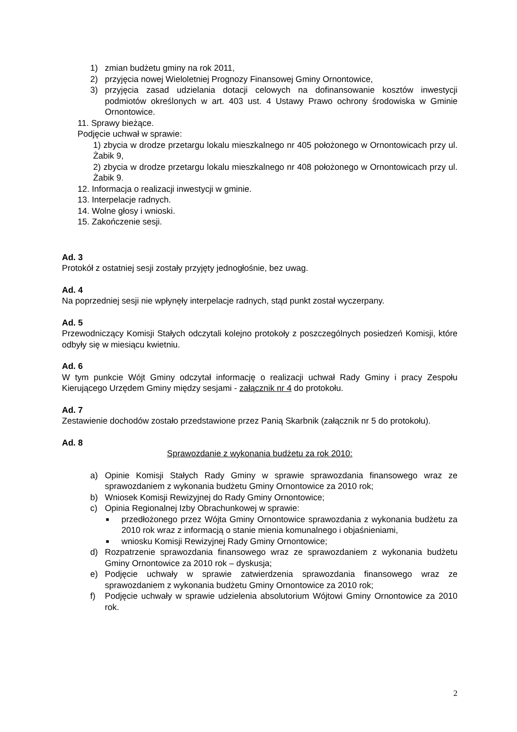1) zmian budżetu gminy na rok 2011,
2) przyjęcia nowej Wieloletniej Prognozy Finansowej Gminy Ornontowice,
3) przyjęcia zasad udzielania dotacji celowych na dofinansowanie kosztów inwestycji podmiotów określonych w art. 403 ust. 4 Ustawy Prawo ochrony środowiska w Gminie Ornontowice.
11. Sprawy bieżące.
Podjęcie uchwał w sprawie:
1) zbycia w drodze przetargu lokalu mieszkalnego nr 405 położonego w Ornontowicach przy ul. Żabik 9,
2) zbycia w drodze przetargu lokalu mieszkalnego nr 408 położonego w Ornontowicach przy ul. Żabik 9.
12. Informacja o realizacji inwestycji w gminie.
13. Interpelacje radnych.
14. Wolne głosy i wnioski.
15. Zakończenie sesji.
Ad. 3
Protokół z ostatniej sesji zostały przyjęty jednogłośnie, bez uwag.
Ad. 4
Na poprzedniej sesji nie wpłynęły interpelacje radnych, stąd punkt został wyczerpany.
Ad. 5
Przewodniczący Komisji Stałych odczytali kolejno protokoły z poszczególnych posiedzeń Komisji, które odbyły się w miesiącu kwietniu.
Ad. 6
W tym punkcie Wójt Gminy odczytał informację o realizacji uchwał Rady Gminy i pracy Zespołu Kierującego Urzędem Gminy między sesjami - załącznik nr 4 do protokołu.
Ad. 7
Zestawienie dochodów zostało przedstawione przez Panią Skarbnik (załącznik nr 5 do protokołu).
Ad. 8
Sprawozdanie z wykonania budżetu za rok 2010:
a) Opinie Komisji Stałych Rady Gminy w sprawie sprawozdania finansowego wraz ze sprawozdaniem z wykonania budżetu Gminy Ornontowice za 2010 rok;
b) Wniosek Komisji Rewizyjnej do Rady Gminy Ornontowice;
c) Opinia Regionalnej Izby Obrachunkowej w sprawie:
■ przedłożonego przez Wójta Gminy Ornontowice sprawozdania z wykonania budżetu za 2010 rok wraz z informacją o stanie mienia komunalnego i objaśnieniami,
■ wniosku Komisji Rewizyjnej Rady Gminy Ornontowice;
d) Rozpatrzenie sprawozdania finansowego wraz ze sprawozdaniem z wykonania budżetu Gminy Ornontowice za 2010 rok – dyskusja;
e) Podjęcie uchwały w sprawie zatwierdzenia sprawozdania finansowego wraz ze sprawozdaniem z wykonania budżetu Gminy Ornontowice za 2010 rok;
f) Podjęcie uchwały w sprawie udzielenia absolutorium Wójtowi Gminy Ornontowice za 2010 rok.
2